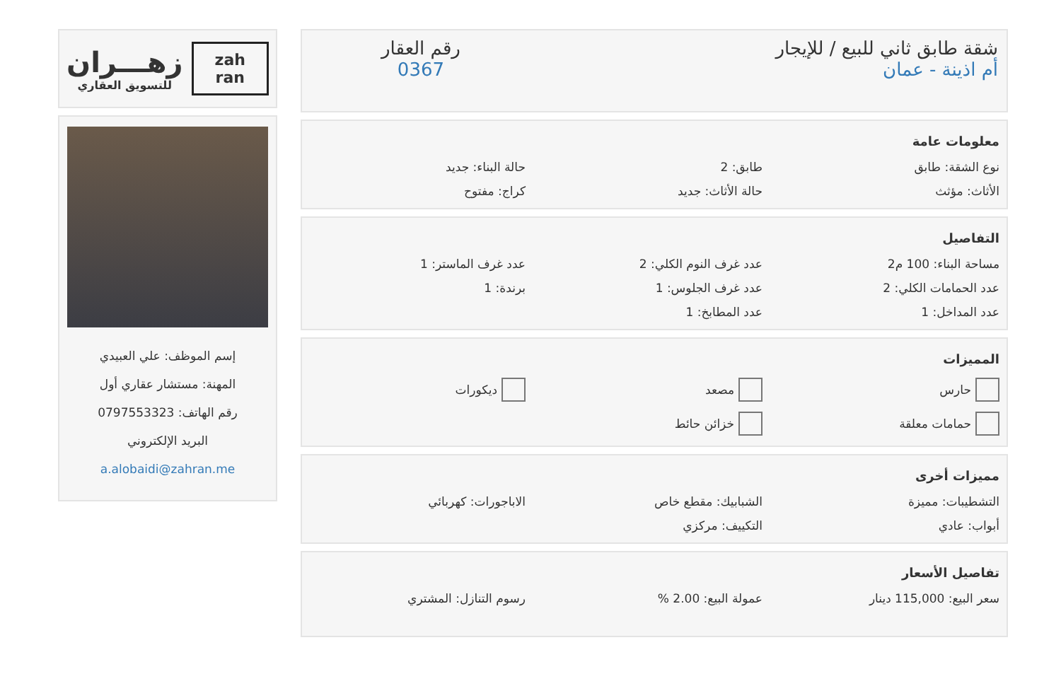شقة طابق ثاني للبيع / للإيجار
أم اذينة - عمان
رقم العقار
0367
معلومات عامة
نوع الشقة: طابق
طابق: 2
حالة البناء: جديد
الأثاث: مؤثث
حالة الأثاث: جديد
كراج: مفتوح
التفاصيل
مساحة البناء: 100 م2
عدد غرف النوم الكلي: 2
عدد غرف الماستر: 1
عدد الحمامات الكلي: 2
عدد غرف الجلوس: 1
برندة: 1
عدد المداخل: 1
عدد المطابخ: 1
المميزات
حارس
مصعد
ديكورات
حمامات معلقة
خزائن حائط
مميزات أخرى
التشطيبات: مميزة
الشبابيك: مقطع خاص
الاباجورات: كهربائي
أبواب: عادي
التكييف: مركزي
تفاصيل الأسعار
سعر البيع: 115,000 دينار
عمولة البيع: 2.00 %
رسوم التنازل: المشتري
zah ran زهـــران
للتسويق العقاري
إسم الموظف: علي العبيدي
المهنة: مستشار عقاري أول
رقم الهاتف: 0797553323
البريد الإلكتروني
a.alobaidi@zahran.me